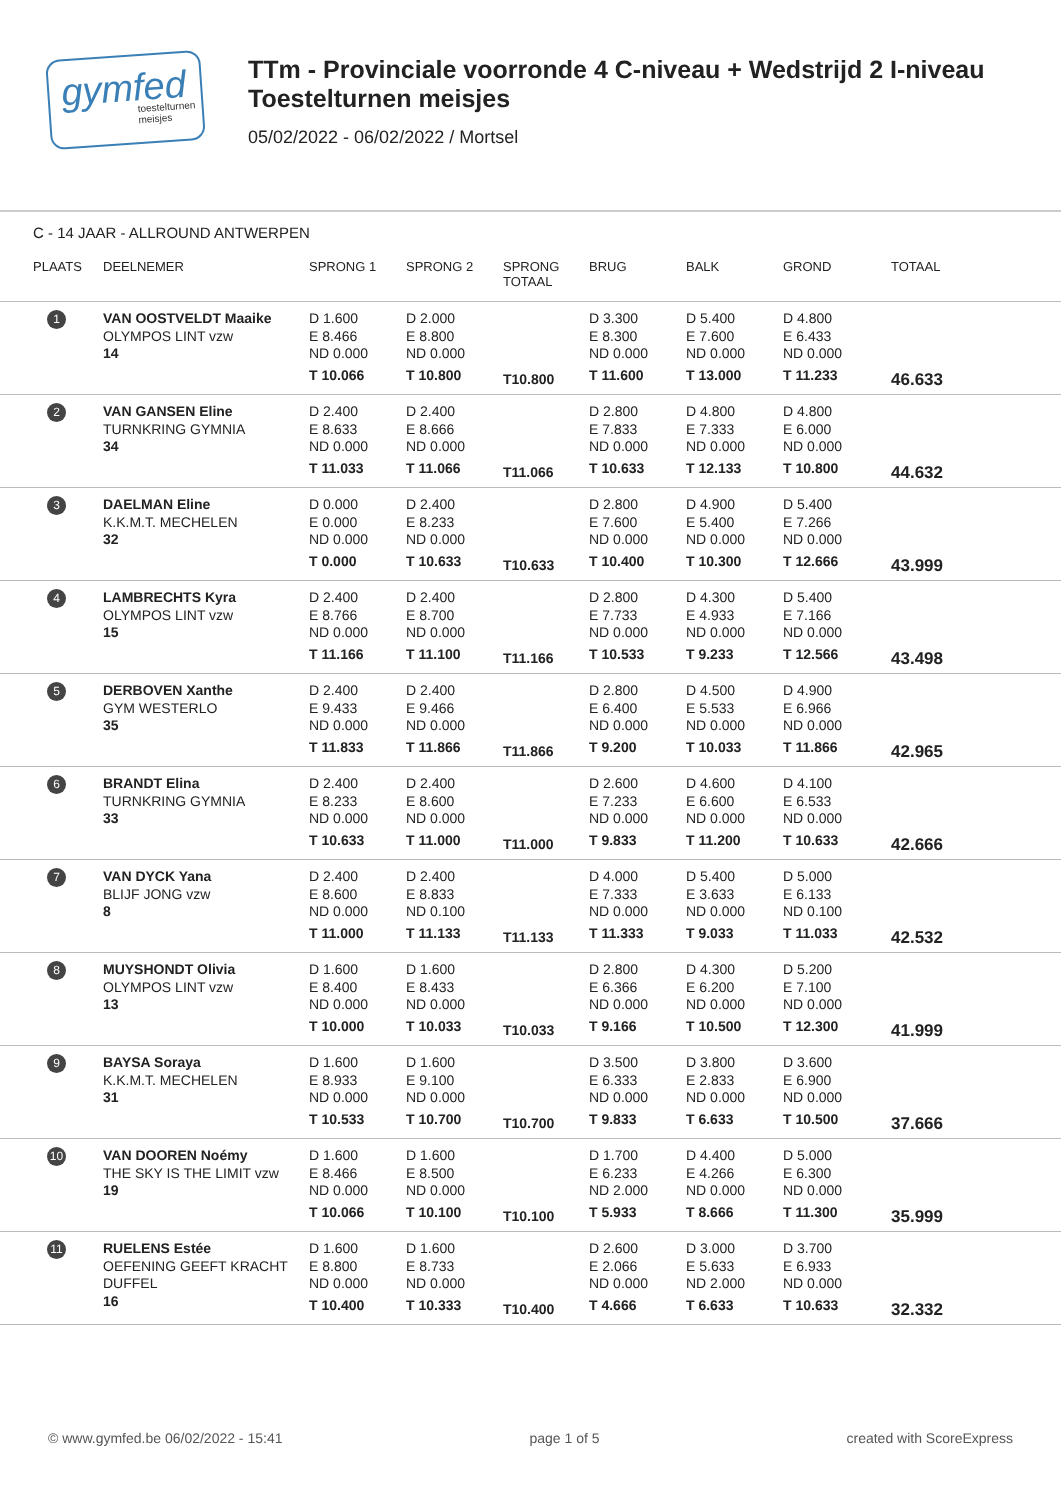gymfed
toestelturnen meisjes
TTm - Provinciale voorronde 4 C-niveau + Wedstrijd 2 I-niveau
Toestelturnen meisjes
05/02/2022 - 06/02/2022 / Mortsel
C - 14 JAAR - ALLROUND ANTWERPEN
| PLAATS | DEELNEMER | SPRONG 1 | SPRONG 2 | SPRONG TOTAAL | BRUG | BALK | GROND | TOTAAL |
| --- | --- | --- | --- | --- | --- | --- | --- | --- |
| 1 | VAN OOSTVELDT Maaike OLYMPOS LINT vzw 14 | D 1.600 E 8.466 ND 0.000 T 10.066 | D 2.000 E 8.800 ND 0.000 T 10.800 | T10.800 | D 3.300 E 8.300 ND 0.000 T 11.600 | D 5.400 E 7.600 ND 0.000 T 13.000 | D 4.800 E 6.433 ND 0.000 T 11.233 | 46.633 |
| 2 | VAN GANSEN Eline TURNKRING GYMNIA 34 | D 2.400 E 8.633 ND 0.000 T 11.033 | D 2.400 E 8.666 ND 0.000 T 11.066 | T11.066 | D 2.800 E 7.833 ND 0.000 T 10.633 | D 4.800 E 7.333 ND 0.000 T 12.133 | D 4.800 E 6.000 ND 0.000 T 10.800 | 44.632 |
| 3 | DAELMAN Eline K.K.M.T. MECHELEN 32 | D 0.000 E 0.000 ND 0.000 T 0.000 | D 2.400 E 8.233 ND 0.000 T 10.633 | T10.633 | D 2.800 E 7.600 ND 0.000 T 10.400 | D 4.900 E 5.400 ND 0.000 T 10.300 | D 5.400 E 7.266 ND 0.000 T 12.666 | 43.999 |
| 4 | LAMBRECHTS Kyra OLYMPOS LINT vzw 15 | D 2.400 E 8.766 ND 0.000 T 11.166 | D 2.400 E 8.700 ND 0.000 T 11.100 | T11.166 | D 2.800 E 7.733 ND 0.000 T 10.533 | D 4.300 E 4.933 ND 0.000 T 9.233 | D 5.400 E 7.166 ND 0.000 T 12.566 | 43.498 |
| 5 | DERBOVEN Xanthe GYM WESTERLO 35 | D 2.400 E 9.433 ND 0.000 T 11.833 | D 2.400 E 9.466 ND 0.000 T 11.866 | T11.866 | D 2.800 E 6.400 ND 0.000 T 9.200 | D 4.500 E 5.533 ND 0.000 T 10.033 | D 4.900 E 6.966 ND 0.000 T 11.866 | 42.965 |
| 6 | BRANDT Elina TURNKRING GYMNIA 33 | D 2.400 E 8.233 ND 0.000 T 10.633 | D 2.400 E 8.600 ND 0.000 T 11.000 | T11.000 | D 2.600 E 7.233 ND 0.000 T 9.833 | D 4.600 E 6.600 ND 0.000 T 11.200 | D 4.100 E 6.533 ND 0.000 T 10.633 | 42.666 |
| 7 | VAN DYCK Yana BLIJF JONG vzw 8 | D 2.400 E 8.600 ND 0.000 T 11.000 | D 2.400 E 8.833 ND 0.100 T 11.133 | T11.133 | D 4.000 E 7.333 ND 0.000 T 11.333 | D 5.400 E 3.633 ND 0.000 T 9.033 | D 5.000 E 6.133 ND 0.100 T 11.033 | 42.532 |
| 8 | MUYSHONDT Olivia OLYMPOS LINT vzw 13 | D 1.600 E 8.400 ND 0.000 T 10.000 | D 1.600 E 8.433 ND 0.000 T 10.033 | T10.033 | D 2.800 E 6.366 ND 0.000 T 9.166 | D 4.300 E 6.200 ND 0.000 T 10.500 | D 5.200 E 7.100 ND 0.000 T 12.300 | 41.999 |
| 9 | BAYSA Soraya K.K.M.T. MECHELEN 31 | D 1.600 E 8.933 ND 0.000 T 10.533 | D 1.600 E 9.100 ND 0.000 T 10.700 | T10.700 | D 3.500 E 6.333 ND 0.000 T 9.833 | D 3.800 E 2.833 ND 0.000 T 6.633 | D 3.600 E 6.900 ND 0.000 T 10.500 | 37.666 |
| 10 | VAN DOOREN Noémy THE SKY IS THE LIMIT vzw 19 | D 1.600 E 8.466 ND 0.000 T 10.066 | D 1.600 E 8.500 ND 0.000 T 10.100 | T10.100 | D 1.700 E 6.233 ND 2.000 T 5.933 | D 4.400 E 4.266 ND 0.000 T 8.666 | D 5.000 E 6.300 ND 0.000 T 11.300 | 35.999 |
| 11 | RUELENS Estée OEFENING GEEFT KRACHT DUFFEL 16 | D 1.600 E 8.800 ND 0.000 T 10.400 | D 1.600 E 8.733 ND 0.000 T 10.333 | T10.400 | D 2.600 E 2.066 ND 0.000 T 4.666 | D 3.000 E 5.633 ND 2.000 T 6.633 | D 3.700 E 6.933 ND 0.000 T 10.633 | 32.332 |
© www.gymfed.be 06/02/2022 - 15:41 page 1 of 5 created with ScoreExpress